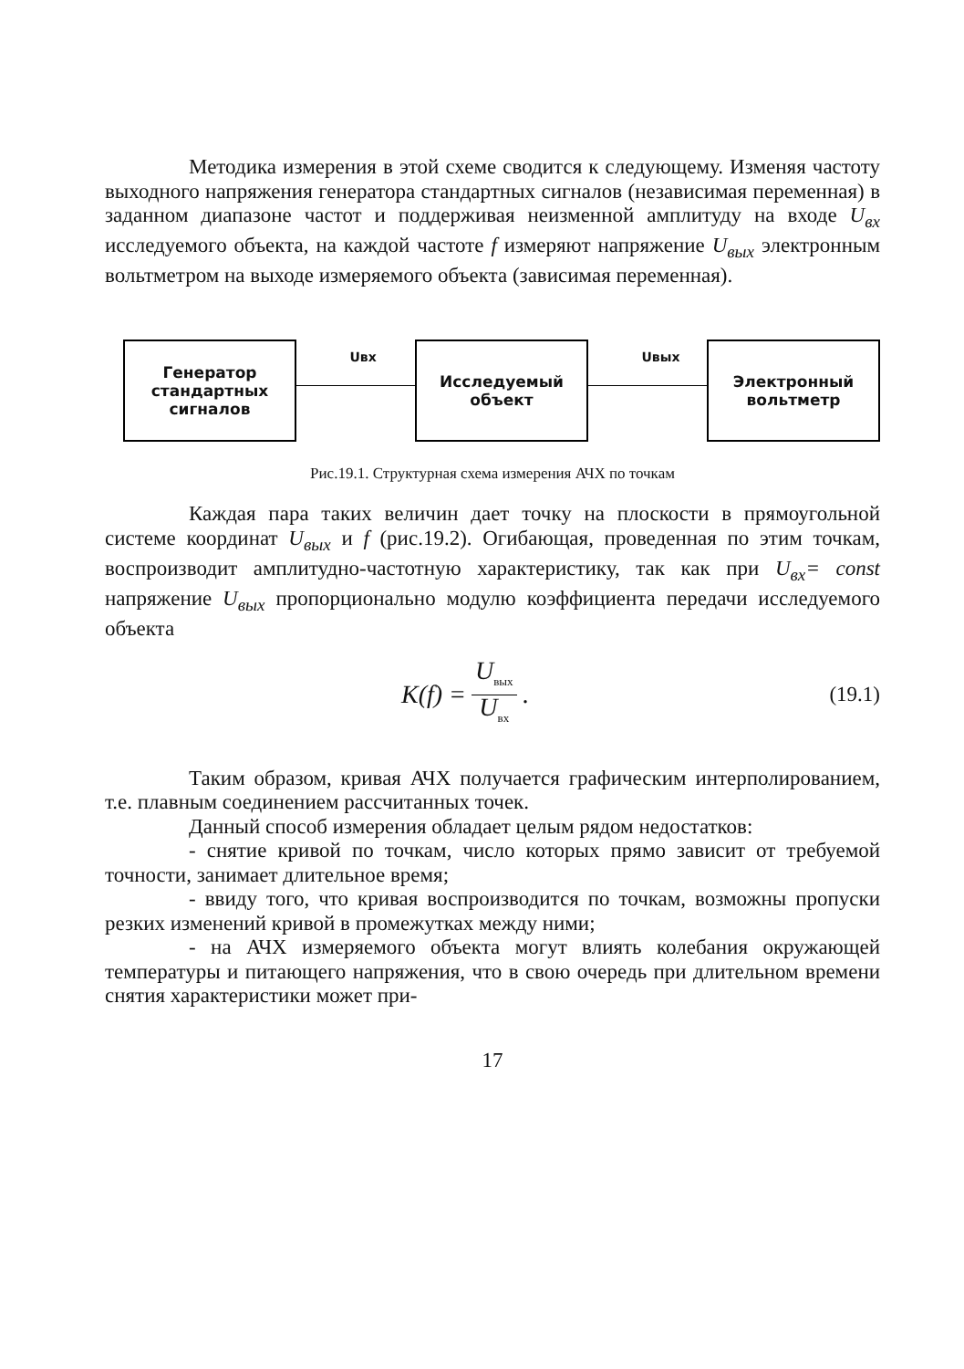Методика измерения в этой схеме сводится к следующему. Изменяя частоту выходного напряжения генератора стандартных сигналов (независимая переменная) в заданном диапазоне частот и поддерживая неизменной амплитуду на входе U<sub>вх</sub> исследуемого объекта, на каждой частоте f измеряют напряжение U<sub>вых</sub> электронным вольтметром на выходе измеряемого объекта (зависимая переменная).
Генератор
стандартных
сигналов
Uвх
Исследуемый
объект
Uвых
Электронный
вольтметр
Рис.19.1. Структурная схема измерения АЧХ по точкам
Каждая пара таких величин дает точку на плоскости в прямоугольной системе координат U<sub>вых</sub> и f (рис.19.2). Огибающая, проведенная по этим точкам, воспроизводит амплитудно-частотную характеристику, так как при U<sub>вх</sub>= const напряжение U<sub>вых</sub> пропорционально модулю коэффициента передачи исследуемого объекта
K(f) = U<sub>вых</sub> U<sub>вх</sub>.
(19.1)
Таким образом, кривая АЧХ получается графическим интерполированием, т.е. плавным соединением рассчитанных точек.
Данный способ измерения обладает целым рядом недостатков:
- снятие кривой по точкам, число которых прямо зависит от требуемой точности, занимает длительное время;
- ввиду того, что кривая воспроизводится по точкам, возможны пропуски резких изменений кривой в промежутках между ними;
- на АЧХ измеряемого объекта могут влиять колебания окружающей температуры и питающего напряжения, что в свою очередь при длительном времени снятия характеристики может при-
17